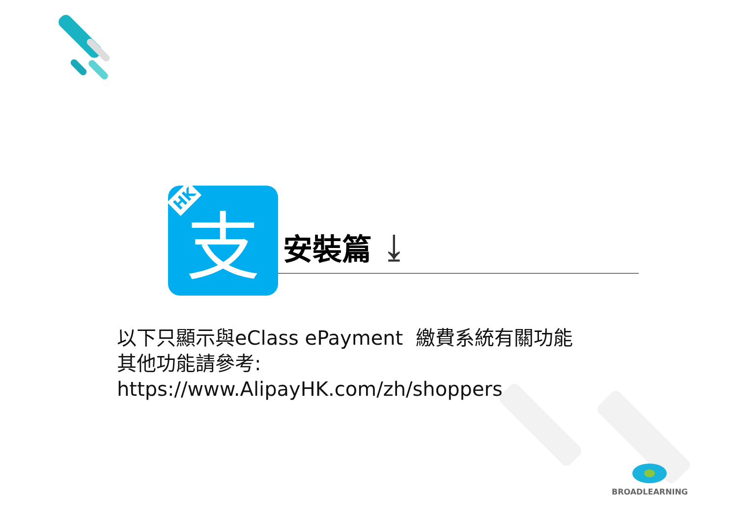支 HK
安裝篇
⤓
以下只顯示與eClass ePayment 繳費系統有關功能
其他功能請參考:
https://www.AlipayHK.com/zh/shoppers
BROADLEARNING